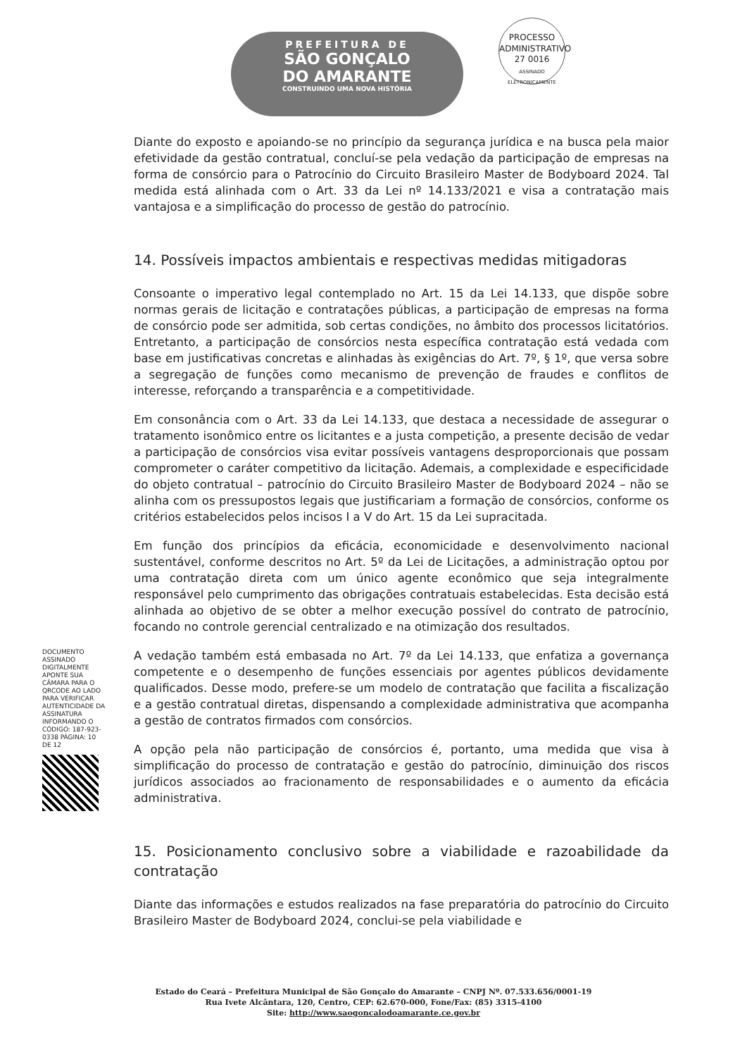PREFEITURA DE
SÃO GONÇALO
DO AMARANTE
CONSTRUINDO UMA NOVA HISTÓRIA
PROCESSO ADMINISTRATIVO
27 0016
ASSINADO ELETRONICAMENTE
Diante do exposto e apoiando-se no princípio da segurança jurídica e na busca pela maior efetividade da gestão contratual, concluí-se pela vedação da participação de empresas na forma de consórcio para o Patrocínio do Circuito Brasileiro Master de Bodyboard 2024. Tal medida está alinhada com o Art. 33 da Lei nº 14.133/2021 e visa a contratação mais vantajosa e a simplificação do processo de gestão do patrocínio.
14. Possíveis impactos ambientais e respectivas medidas mitigadoras
Consoante o imperativo legal contemplado no Art. 15 da Lei 14.133, que dispõe sobre normas gerais de licitação e contratações públicas, a participação de empresas na forma de consórcio pode ser admitida, sob certas condições, no âmbito dos processos licitatórios. Entretanto, a participação de consórcios nesta específica contratação está vedada com base em justificativas concretas e alinhadas às exigências do Art. 7º, § 1º, que versa sobre a segregação de funções como mecanismo de prevenção de fraudes e conflitos de interesse, reforçando a transparência e a competitividade.
Em consonância com o Art. 33 da Lei 14.133, que destaca a necessidade de assegurar o tratamento isonômico entre os licitantes e a justa competição, a presente decisão de vedar a participação de consórcios visa evitar possíveis vantagens desproporcionais que possam comprometer o caráter competitivo da licitação. Ademais, a complexidade e especificidade do objeto contratual – patrocínio do Circuito Brasileiro Master de Bodyboard 2024 – não se alinha com os pressupostos legais que justificariam a formação de consórcios, conforme os critérios estabelecidos pelos incisos I a V do Art. 15 da Lei supracitada.
Em função dos princípios da eficácia, economicidade e desenvolvimento nacional sustentável, conforme descritos no Art. 5º da Lei de Licitações, a administração optou por uma contratação direta com um único agente econômico que seja integralmente responsável pelo cumprimento das obrigações contratuais estabelecidas. Esta decisão está alinhada ao objetivo de se obter a melhor execução possível do contrato de patrocínio, focando no controle gerencial centralizado e na otimização dos resultados.
A vedação também está embasada no Art. 7º da Lei 14.133, que enfatiza a governança competente e o desempenho de funções essenciais por agentes públicos devidamente qualificados. Desse modo, prefere-se um modelo de contratação que facilita a fiscalização e a gestão contratual diretas, dispensando a complexidade administrativa que acompanha a gestão de contratos firmados com consórcios.
A opção pela não participação de consórcios é, portanto, uma medida que visa à simplificação do processo de contratação e gestão do patrocínio, diminuição dos riscos jurídicos associados ao fracionamento de responsabilidades e o aumento da eficácia administrativa.
15. Posicionamento conclusivo sobre a viabilidade e razoabilidade da contratação
Diante das informações e estudos realizados na fase preparatória do patrocínio do Circuito Brasileiro Master de Bodyboard 2024, conclui-se pela viabilidade e
DOCUMENTO ASSINADO DIGITALMENTE APONTE SUA CÂMARA PARA O QRCODE AO LADO PARA VERIFICAR AUTENTICIDADE DA ASSINATURA INFORMANDO O CÓDIGO: 187-923-0338 PÁGINA: 10 DE 12
Estado do Ceará – Prefeitura Municipal de São Gonçalo do Amarante – CNPJ Nº. 07.533.656/0001-19
Rua Ivete Alcântara, 120, Centro, CEP: 62.670-000, Fone/Fax: (85) 3315-4100
Site: http://www.saogoncalodoamarante.ce.gov.br